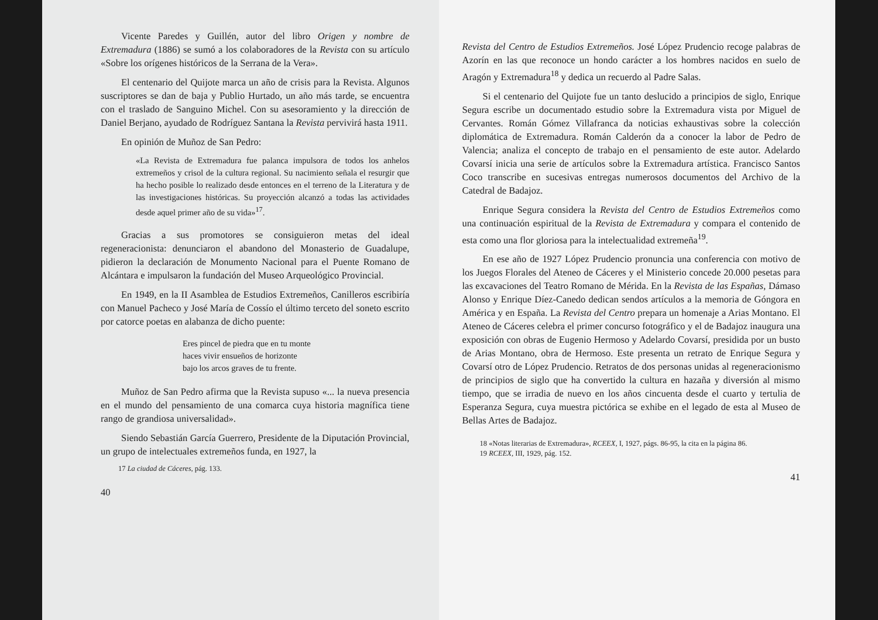Vicente Paredes y Guillén, autor del libro Origen y nombre de Extremadura (1886) se sumó a los colaboradores de la Revista con su artículo «Sobre los orígenes históricos de la Serrana de la Vera».
El centenario del Quijote marca un año de crisis para la Revista. Algunos suscriptores se dan de baja y Publio Hurtado, un año más tarde, se encuentra con el traslado de Sanguino Michel. Con su asesoramiento y la dirección de Daniel Berjano, ayudado de Rodríguez Santana la Revista pervivirá hasta 1911.
En opinión de Muñoz de San Pedro:
«La Revista de Extremadura fue palanca impulsora de todos los anhelos extremeños y crisol de la cultura regional. Su nacimiento señala el resurgir que ha hecho posible lo realizado desde entonces en el terreno de la Literatura y de las investigaciones históricas. Su proyección alcanzó a todas las actividades desde aquel primer año de su vida»<sup>17</sup>.
Gracias a sus promotores se consiguieron metas del ideal regeneracionista: denunciaron el abandono del Monasterio de Guadalupe, pidieron la declaración de Monumento Nacional para el Puente Romano de Alcántara e impulsaron la fundación del Museo Arqueológico Provincial.
En 1949, en la II Asamblea de Estudios Extremeños, Canilleros escribiría con Manuel Pacheco y José María de Cossío el último terceto del soneto escrito por catorce poetas en alabanza de dicho puente:
Eres pincel de piedra que en tu monte
haces vivir ensueños de horizonte
bajo los arcos graves de tu frente.
Muñoz de San Pedro afirma que la Revista supuso «... la nueva presencia en el mundo del pensamiento de una comarca cuya historia magnífica tiene rango de grandiosa universalidad».
Siendo Sebastián García Guerrero, Presidente de la Diputación Provincial, un grupo de intelectuales extremeños funda, en 1927, la
17 La ciudad de Cáceres, pág. 133.
40
Revista del Centro de Estudios Extremeños. José López Prudencio recoge palabras de Azorín en las que reconoce un hondo carácter a los hombres nacidos en suelo de Aragón y Extremadura<sup>18</sup> y dedica un recuerdo al Padre Salas.
Si el centenario del Quijote fue un tanto deslucido a principios de siglo, Enrique Segura escribe un documentado estudio sobre la Extremadura vista por Miguel de Cervantes. Román Gómez Villafranca da noticias exhaustivas sobre la colección diplomática de Extremadura. Román Calderón da a conocer la labor de Pedro de Valencia; analiza el concepto de trabajo en el pensamiento de este autor. Adelardo Covarsí inicia una serie de artículos sobre la Extremadura artística. Francisco Santos Coco transcribe en sucesivas entregas numerosos documentos del Archivo de la Catedral de Badajoz.
Enrique Segura considera la Revista del Centro de Estudios Extremeños como una continuación espiritual de la Revista de Extremadura y compara el contenido de esta como una flor gloriosa para la intelectualidad extremeña<sup>19</sup>.
En ese año de 1927 López Prudencio pronuncia una conferencia con motivo de los Juegos Florales del Ateneo de Cáceres y el Ministerio concede 20.000 pesetas para las excavaciones del Teatro Romano de Mérida. En la Revista de las Españas, Dámaso Alonso y Enrique Díez-Canedo dedican sendos artículos a la memoria de Góngora en América y en España. La Revista del Centro prepara un homenaje a Arias Montano. El Ateneo de Cáceres celebra el primer concurso fotográfico y el de Badajoz inaugura una exposición con obras de Eugenio Hermoso y Adelardo Covarsí, presidida por un busto de Arias Montano, obra de Hermoso. Este presenta un retrato de Enrique Segura y Covarsí otro de López Prudencio. Retratos de dos personas unidas al regeneracionismo de principios de siglo que ha convertido la cultura en hazaña y diversión al mismo tiempo, que se irradia de nuevo en los años cincuenta desde el cuarto y tertulia de Esperanza Segura, cuya muestra pictórica se exhibe en el legado de esta al Museo de Bellas Artes de Badajoz.
18 «Notas literarias de Extremadura», RCEEX, I, 1927, págs. 86-95, la cita en la página 86.
19 RCEEX, III, 1929, pág. 152.
41